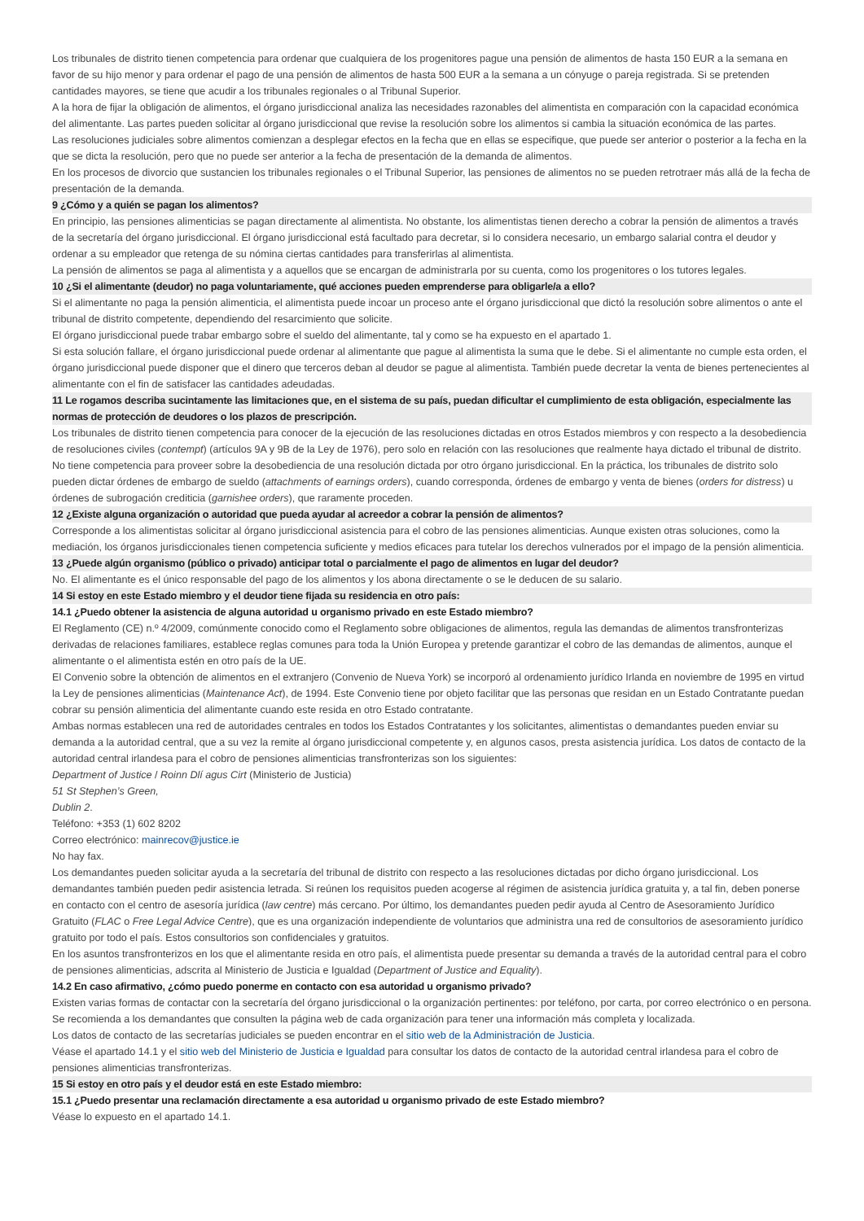Los tribunales de distrito tienen competencia para ordenar que cualquiera de los progenitores pague una pensión de alimentos de hasta 150 EUR a la semana en favor de su hijo menor y para ordenar el pago de una pensión de alimentos de hasta 500 EUR a la semana a un cónyuge o pareja registrada. Si se pretenden cantidades mayores, se tiene que acudir a los tribunales regionales o al Tribunal Superior.
A la hora de fijar la obligación de alimentos, el órgano jurisdiccional analiza las necesidades razonables del alimentista en comparación con la capacidad económica del alimentante. Las partes pueden solicitar al órgano jurisdiccional que revise la resolución sobre los alimentos si cambia la situación económica de las partes.
Las resoluciones judiciales sobre alimentos comienzan a desplegar efectos en la fecha que en ellas se especifique, que puede ser anterior o posterior a la fecha en la que se dicta la resolución, pero que no puede ser anterior a la fecha de presentación de la demanda de alimentos.
En los procesos de divorcio que sustancien los tribunales regionales o el Tribunal Superior, las pensiones de alimentos no se pueden retrotraer más allá de la fecha de presentación de la demanda.
9 ¿Cómo y a quién se pagan los alimentos?
En principio, las pensiones alimenticias se pagan directamente al alimentista. No obstante, los alimentistas tienen derecho a cobrar la pensión de alimentos a través de la secretaría del órgano jurisdiccional. El órgano jurisdiccional está facultado para decretar, si lo considera necesario, un embargo salarial contra el deudor y ordenar a su empleador que retenga de su nómina ciertas cantidades para transferirlas al alimentista.
La pensión de alimentos se paga al alimentista y a aquellos que se encargan de administrarla por su cuenta, como los progenitores o los tutores legales.
10 ¿Si el alimentante (deudor) no paga voluntariamente, qué acciones pueden emprenderse para obligarle/a a ello?
Si el alimentante no paga la pensión alimenticia, el alimentista puede incoar un proceso ante el órgano jurisdiccional que dictó la resolución sobre alimentos o ante el tribunal de distrito competente, dependiendo del resarcimiento que solicite.
El órgano jurisdiccional puede trabar embargo sobre el sueldo del alimentante, tal y como se ha expuesto en el apartado 1.
Si esta solución fallare, el órgano jurisdiccional puede ordenar al alimentante que pague al alimentista la suma que le debe. Si el alimentante no cumple esta orden, el órgano jurisdiccional puede disponer que el dinero que terceros deban al deudor se pague al alimentista. También puede decretar la venta de bienes pertenecientes al alimentante con el fin de satisfacer las cantidades adeudadas.
11 Le rogamos describa sucintamente las limitaciones que, en el sistema de su país, puedan dificultar el cumplimiento de esta obligación, especialmente las normas de protección de deudores o los plazos de prescripción.
Los tribunales de distrito tienen competencia para conocer de la ejecución de las resoluciones dictadas en otros Estados miembros y con respecto a la desobediencia de resoluciones civiles (contempt) (artículos 9A y 9B de la Ley de 1976), pero solo en relación con las resoluciones que realmente haya dictado el tribunal de distrito. No tiene competencia para proveer sobre la desobediencia de una resolución dictada por otro órgano jurisdiccional. En la práctica, los tribunales de distrito solo pueden dictar órdenes de embargo de sueldo (attachments of earnings orders), cuando corresponda, órdenes de embargo y venta de bienes (orders for distress) u órdenes de subrogación crediticia (garnishee orders), que raramente proceden.
12 ¿Existe alguna organización o autoridad que pueda ayudar al acreedor a cobrar la pensión de alimentos?
Corresponde a los alimentistas solicitar al órgano jurisdiccional asistencia para el cobro de las pensiones alimenticias. Aunque existen otras soluciones, como la mediación, los órganos jurisdiccionales tienen competencia suficiente y medios eficaces para tutelar los derechos vulnerados por el impago de la pensión alimenticia.
13 ¿Puede algún organismo (público o privado) anticipar total o parcialmente el pago de alimentos en lugar del deudor?
No. El alimentante es el único responsable del pago de los alimentos y los abona directamente o se le deducen de su salario.
14 Si estoy en este Estado miembro y el deudor tiene fijada su residencia en otro país:
14.1 ¿Puedo obtener la asistencia de alguna autoridad u organismo privado en este Estado miembro?
El Reglamento (CE) n.º 4/2009, comúnmente conocido como el Reglamento sobre obligaciones de alimentos, regula las demandas de alimentos transfronterizas derivadas de relaciones familiares, establece reglas comunes para toda la Unión Europea y pretende garantizar el cobro de las demandas de alimentos, aunque el alimentante o el alimentista estén en otro país de la UE.
El Convenio sobre la obtención de alimentos en el extranjero (Convenio de Nueva York) se incorporó al ordenamiento jurídico Irlanda en noviembre de 1995 en virtud la Ley de pensiones alimenticias (Maintenance Act), de 1994. Este Convenio tiene por objeto facilitar que las personas que residan en un Estado Contratante puedan cobrar su pensión alimenticia del alimentante cuando este resida en otro Estado contratante.
Ambas normas establecen una red de autoridades centrales en todos los Estados Contratantes y los solicitantes, alimentistas o demandantes pueden enviar su demanda a la autoridad central, que a su vez la remite al órgano jurisdiccional competente y, en algunos casos, presta asistencia jurídica. Los datos de contacto de la autoridad central irlandesa para el cobro de pensiones alimenticias transfronterizas son los siguientes:
Department of Justice / Roinn Dlí agus Cirt (Ministerio de Justicia)
51 St Stephen’s Green,
Dublin 2.
Teléfono: +353 (1) 602 8202
Correo electrónico: mainrecov@justice.ie
No hay fax.
Los demandantes pueden solicitar ayuda a la secretaría del tribunal de distrito con respecto a las resoluciones dictadas por dicho órgano jurisdiccional. Los demandantes también pueden pedir asistencia letrada. Si reúnen los requisitos pueden acogerse al régimen de asistencia jurídica gratuita y, a tal fin, deben ponerse en contacto con el centro de asesoría jurídica (law centre) más cercano. Por último, los demandantes pueden pedir ayuda al Centro de Asesoramiento Jurídico Gratuito (FLAC o Free Legal Advice Centre), que es una organización independiente de voluntarios que administra una red de consultorios de asesoramiento jurídico gratuito por todo el país. Estos consultorios son confidenciales y gratuitos.
En los asuntos transfronterizos en los que el alimentante resida en otro país, el alimentista puede presentar su demanda a través de la autoridad central para el cobro de pensiones alimenticias, adscrita al Ministerio de Justicia e Igualdad (Department of Justice and Equality).
14.2 En caso afirmativo, ¿cómo puedo ponerme en contacto con esa autoridad u organismo privado?
Existen varias formas de contactar con la secretaría del órgano jurisdiccional o la organización pertinentes: por teléfono, por carta, por correo electrónico o en persona. Se recomienda a los demandantes que consulten la página web de cada organización para tener una información más completa y localizada.
Los datos de contacto de las secretarías judiciales se pueden encontrar en el sitio web de la Administración de Justicia.
Véase el apartado 14.1 y el sitio web del Ministerio de Justicia e Igualdad para consultar los datos de contacto de la autoridad central irlandesa para el cobro de pensiones alimenticias transfronterizas.
15 Si estoy en otro país y el deudor está en este Estado miembro:
15.1 ¿Puedo presentar una reclamación directamente a esa autoridad u organismo privado de este Estado miembro?
Véase lo expuesto en el apartado 14.1.